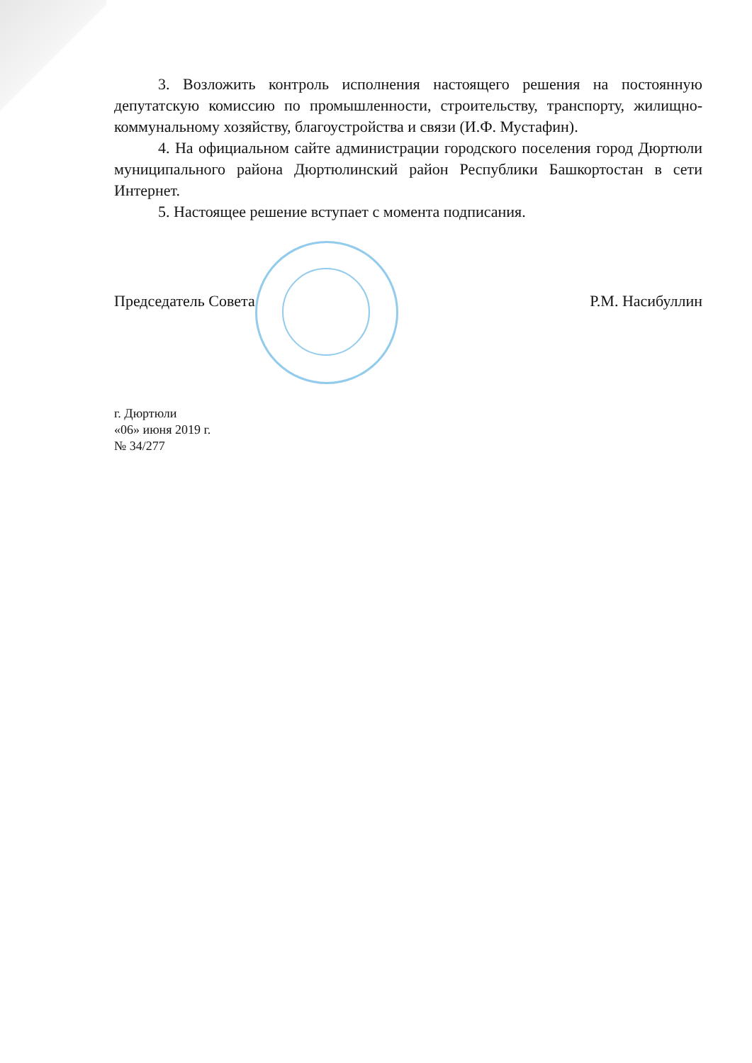3. Возложить контроль исполнения настоящего решения на постоянную депутатскую комиссию по промышленности, строительству, транспорту, жилищно-коммунальному хозяйству, благоустройства и связи (И.Ф. Мустафин).
4. На официальном сайте администрации городского поселения город Дюртюли муниципального района Дюртюлинский район Республики Башкортостан в сети Интернет.
5. Настоящее решение вступает с момента подписания.
Председатель Совета Р.М. Насибуллин
г. Дюртюли
«06» июня 2019 г.
№ 34/277